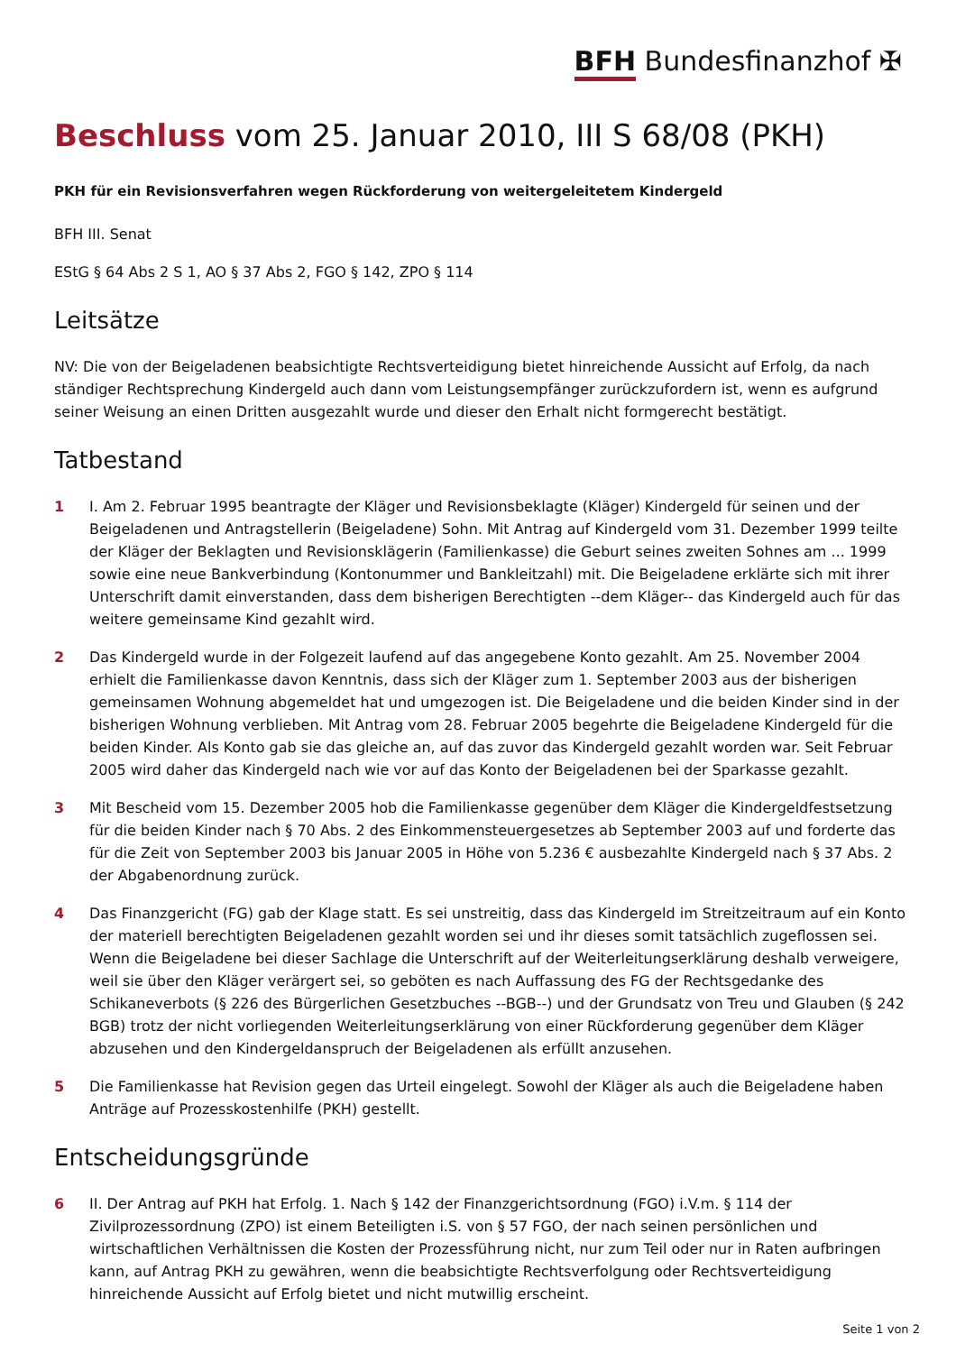BFH Bundesfinanzhof ✠
Beschluss vom 25. Januar 2010, III S 68/08 (PKH)
PKH für ein Revisionsverfahren wegen Rückforderung von weitergeleitetem Kindergeld
BFH III. Senat
EStG § 64 Abs 2 S 1, AO § 37 Abs 2, FGO § 142, ZPO § 114
Leitsätze
NV: Die von der Beigeladenen beabsichtigte Rechtsverteidigung bietet hinreichende Aussicht auf Erfolg, da nach ständiger Rechtsprechung Kindergeld auch dann vom Leistungsempfänger zurückzufordern ist, wenn es aufgrund seiner Weisung an einen Dritten ausgezahlt wurde und dieser den Erhalt nicht formgerecht bestätigt.
Tatbestand
1 I. Am 2. Februar 1995 beantragte der Kläger und Revisionsbeklagte (Kläger) Kindergeld für seinen und der Beigeladenen und Antragstellerin (Beigeladene) Sohn. Mit Antrag auf Kindergeld vom 31. Dezember 1999 teilte der Kläger der Beklagten und Revisionsklägerin (Familienkasse) die Geburt seines zweiten Sohnes am ... 1999 sowie eine neue Bankverbindung (Kontonummer und Bankleitzahl) mit. Die Beigeladene erklärte sich mit ihrer Unterschrift damit einverstanden, dass dem bisherigen Berechtigten --dem Kläger-- das Kindergeld auch für das weitere gemeinsame Kind gezahlt wird.
2 Das Kindergeld wurde in der Folgezeit laufend auf das angegebene Konto gezahlt. Am 25. November 2004 erhielt die Familienkasse davon Kenntnis, dass sich der Kläger zum 1. September 2003 aus der bisherigen gemeinsamen Wohnung abgemeldet hat und umgezogen ist. Die Beigeladene und die beiden Kinder sind in der bisherigen Wohnung verblieben. Mit Antrag vom 28. Februar 2005 begehrte die Beigeladene Kindergeld für die beiden Kinder. Als Konto gab sie das gleiche an, auf das zuvor das Kindergeld gezahlt worden war. Seit Februar 2005 wird daher das Kindergeld nach wie vor auf das Konto der Beigeladenen bei der Sparkasse gezahlt.
3 Mit Bescheid vom 15. Dezember 2005 hob die Familienkasse gegenüber dem Kläger die Kindergeldfestsetzung für die beiden Kinder nach § 70 Abs. 2 des Einkommensteuergesetzes ab September 2003 auf und forderte das für die Zeit von September 2003 bis Januar 2005 in Höhe von 5.236 € ausbezahlte Kindergeld nach § 37 Abs. 2 der Abgabenordnung zurück.
4 Das Finanzgericht (FG) gab der Klage statt. Es sei unstreitig, dass das Kindergeld im Streitzeitraum auf ein Konto der materiell berechtigten Beigeladenen gezahlt worden sei und ihr dieses somit tatsächlich zugeflossen sei. Wenn die Beigeladene bei dieser Sachlage die Unterschrift auf der Weiterleitungserklärung deshalb verweigere, weil sie über den Kläger verärgert sei, so geböten es nach Auffassung des FG der Rechtsgedanke des Schikaneverbots (§ 226 des Bürgerlichen Gesetzbuches --BGB--) und der Grundsatz von Treu und Glauben (§ 242 BGB) trotz der nicht vorliegenden Weiterleitungserklärung von einer Rückforderung gegenüber dem Kläger abzusehen und den Kindergeldanspruch der Beigeladenen als erfüllt anzusehen.
5 Die Familienkasse hat Revision gegen das Urteil eingelegt. Sowohl der Kläger als auch die Beigeladene haben Anträge auf Prozesskostenhilfe (PKH) gestellt.
Entscheidungsgründe
6 II. Der Antrag auf PKH hat Erfolg. 1. Nach § 142 der Finanzgerichtsordnung (FGO) i.V.m. § 114 der Zivilprozessordnung (ZPO) ist einem Beteiligten i.S. von § 57 FGO, der nach seinen persönlichen und wirtschaftlichen Verhältnissen die Kosten der Prozessführung nicht, nur zum Teil oder nur in Raten aufbringen kann, auf Antrag PKH zu gewähren, wenn die beabsichtigte Rechtsverfolgung oder Rechtsverteidigung hinreichende Aussicht auf Erfolg bietet und nicht mutwillig erscheint.
Seite 1 von 2